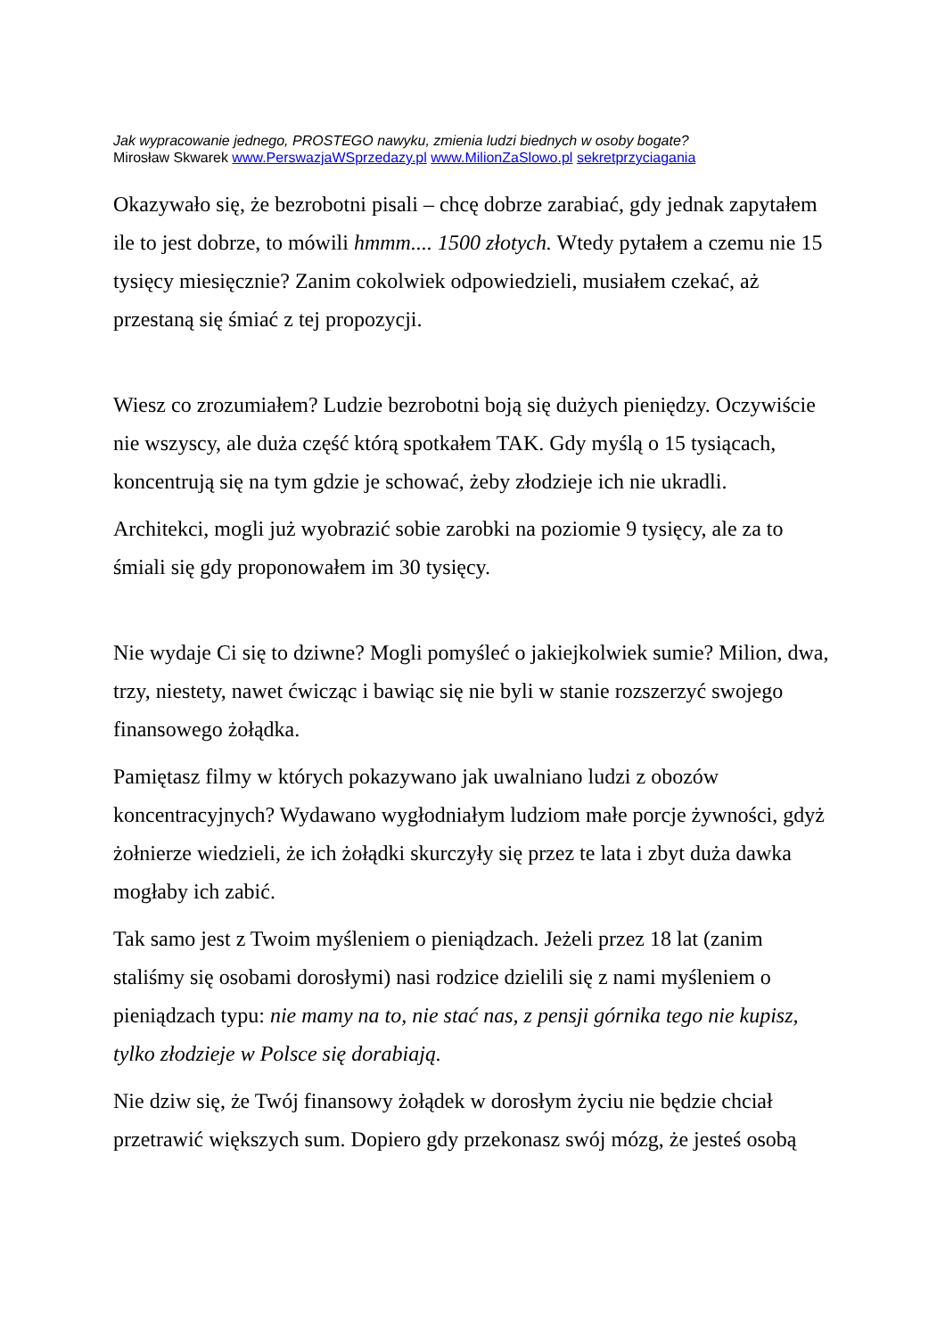Jak wypracowanie jednego, PROSTEGO nawyku, zmienia ludzi biednych w osoby bogate?
Mirosław Skwarek www.PerswazjaWSprzedazy.pl www.MilionZaSlowo.pl sekretprzyciagania
Okazywało się, że bezrobotni pisali – chcę dobrze zarabiać, gdy jednak zapytałem ile to jest dobrze, to mówili hmmm.... 1500 złotych. Wtedy pytałem a czemu nie 15 tysięcy miesięcznie? Zanim cokolwiek odpowiedzieli, musiałem czekać, aż przestaną się śmiać z tej propozycji.
Wiesz co zrozumiałem? Ludzie bezrobotni boją się dużych pieniędzy. Oczywiście nie wszyscy, ale duża część którą spotkałem TAK. Gdy myślą o 15 tysiącach, koncentrują się na tym gdzie je schować, żeby złodzieje ich nie ukradli.
Architekci, mogli już wyobrazić sobie zarobki na poziomie 9 tysięcy, ale za to śmiali się gdy proponowałem im 30 tysięcy.
Nie wydaje Ci się to dziwne? Mogli pomyśleć o jakiejkolwiek sumie? Milion, dwa, trzy, niestety, nawet ćwicząc i bawiąc się nie byli w stanie rozszerzyć swojego finansowego żołądka.
Pamiętasz filmy w których pokazywano jak uwalniano ludzi z obozów koncentracyjnych? Wydawano wygłodniałym ludziom małe porcje żywności, gdyż żołnierze wiedzieli, że ich żołądki skurczyły się przez te lata i zbyt duża dawka mogłaby ich zabić.
Tak samo jest z Twoim myśleniem o pieniądzach. Jeżeli przez 18 lat (zanim staliśmy się osobami dorosłymi) nasi rodzice dzielili się z nami myśleniem o pieniądzach typu: nie mamy na to, nie stać nas, z pensji górnika tego nie kupisz, tylko złodzieje w Polsce się dorabiają.
Nie dziw się, że Twój finansowy żołądek w dorosłym życiu nie będzie chciał przetrawić większych sum. Dopiero gdy przekonasz swój mózg, że jesteś osobą